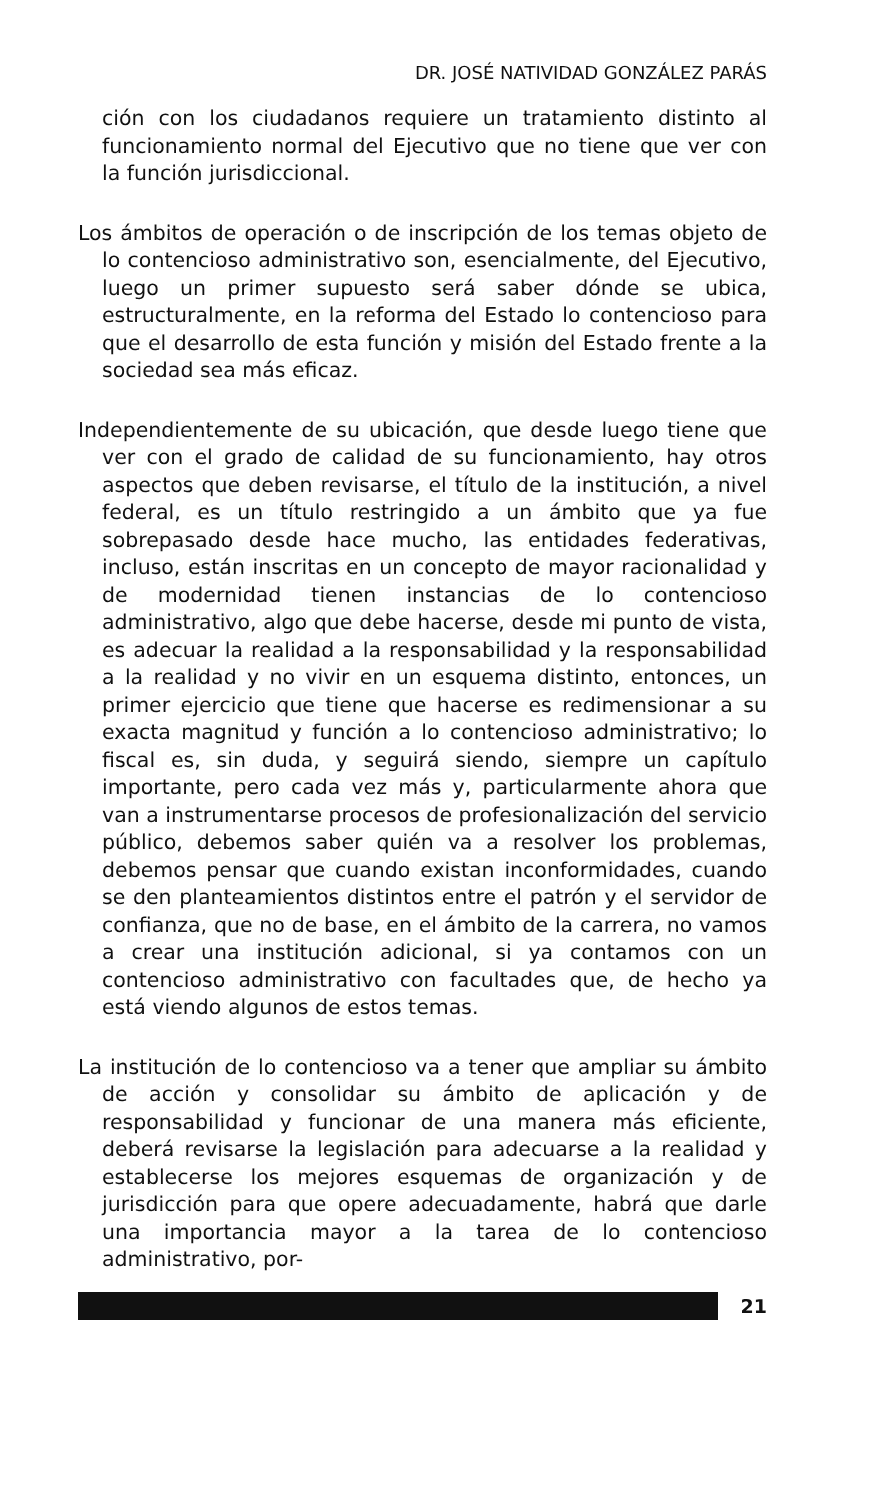DR. JOSÉ NATIVIDAD GONZÁLEZ PARÁS
ción con los ciudadanos requiere un tratamiento distinto al funcionamiento normal del Ejecutivo que no tiene que ver con la función jurisdiccional.
Los ámbitos de operación o de inscripción de los temas objeto de lo contencioso administrativo son, esencialmente, del Ejecutivo, luego un primer supuesto será saber dónde se ubica, estructuralmente, en la reforma del Estado lo contencioso para que el desarrollo de esta función y misión del Estado frente a la sociedad sea más eficaz.
Independientemente de su ubicación, que desde luego tiene que ver con el grado de calidad de su funcionamiento, hay otros aspectos que deben revisarse, el título de la institución, a nivel federal, es un título restringido a un ámbito que ya fue sobrepasado desde hace mucho, las entidades federativas, incluso, están inscritas en un concepto de mayor racionalidad y de modernidad tienen instancias de lo contencioso administrativo, algo que debe hacerse, desde mi punto de vista, es adecuar la realidad a la responsabilidad y la responsabilidad a la realidad y no vivir en un esquema distinto, entonces, un primer ejercicio que tiene que hacerse es redimensionar a su exacta magnitud y función a lo contencioso administrativo; lo fiscal es, sin duda, y seguirá siendo, siempre un capítulo importante, pero cada vez más y, particularmente ahora que van a instrumentarse procesos de profesionalización del servicio público, debemos saber quién va a resolver los problemas, debemos pensar que cuando existan inconformidades, cuando se den planteamientos distintos entre el patrón y el servidor de confianza, que no de base, en el ámbito de la carrera, no vamos a crear una institución adicional, si ya contamos con un contencioso administrativo con facultades que, de hecho ya está viendo algunos de estos temas.
La institución de lo contencioso va a tener que ampliar su ámbito de acción y consolidar su ámbito de aplicación y de responsabilidad y funcionar de una manera más eficiente, deberá revisarse la legislación para adecuarse a la realidad y establecerse los mejores esquemas de organización y de jurisdicción para que opere adecuadamente, habrá que darle una importancia mayor a la tarea de lo contencioso administrativo, por-
21